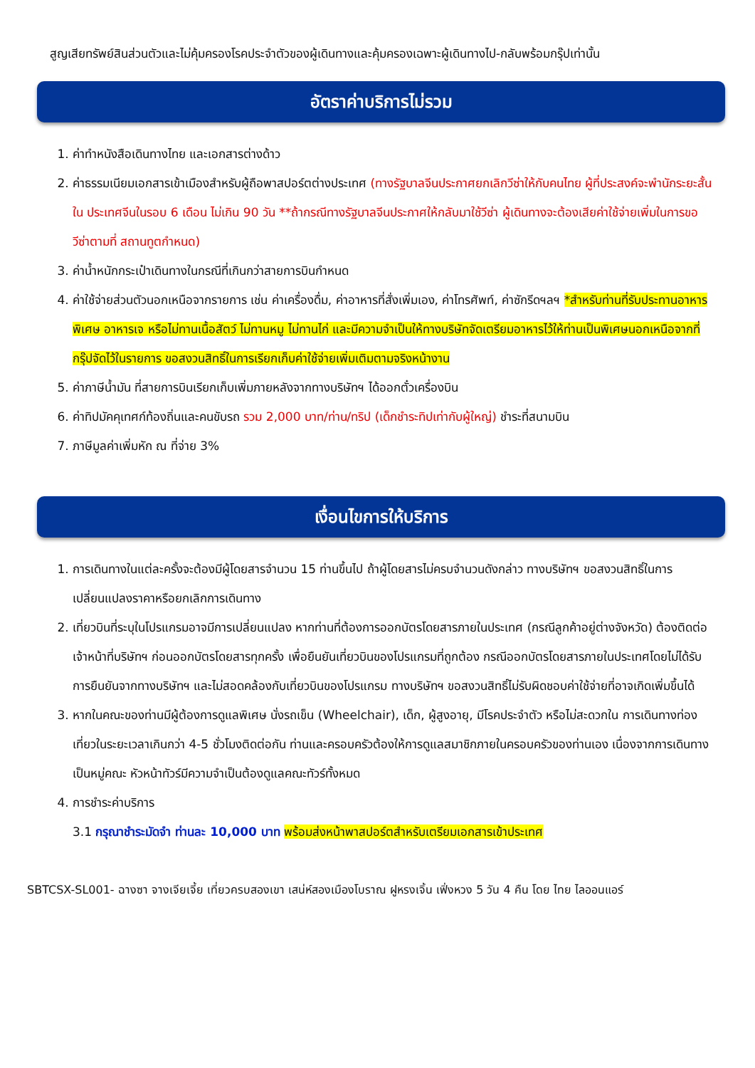สูญเสียทรัพย์สินส่วนตัวและไม่คุ้มครองโรคประจำตัวของผู้เดินทางและคุ้มครองเฉพาะผู้เดินทางไป-กลับพร้อมกรุ๊ปเท่านั้น
อัตราค่าบริการไม่รวม
1. ค่าทำหนังสือเดินทางไทย และเอกสารต่างด้าว
2. ค่าธรรมเนียมเอกสารเข้าเมืองสำหรับผู้ถือพาสปอร์ตต่างประเทศ (ทางรัฐบาลจีนประกาศยกเลิกวีซ่าให้กับคนไทย ผู้ที่ประสงค์จะพำนักระยะสั้นใน ประเทศจีนในรอบ 6 เดือน ไม่เกิน 90 วัน **ถ้ากรณีทางรัฐบาลจีนประกาศให้กลับมาใช้วีซ่า ผู้เดินทางจะต้องเสียค่าใช้จ่ายเพิ่มในการขอวีซ่าตามที่ สถานทูตกำหนด)
3. ค่าน้ำหนักกระเป๋าเดินทางในกรณีที่เกินกว่าสายการบินกำหนด
4. ค่าใช้จ่ายส่วนตัวนอกเหนือจากรายการ เช่น ค่าเครื่องดื่ม, ค่าอาหารที่สั่งเพิ่มเอง, ค่าโทรศัพท์, ค่าซักรีดฯลฯ *สำหรับท่านที่รับประทานอาหารพิเศษ อาหารเจ หรือไม่ทานเนื้อสัตว์ ไม่ทานหมู ไม่ทานไก่ และมีความจำเป็นให้ทางบริษัทจัดเตรียมอาหารไว้ให้ท่านเป็นพิเศษนอกเหนือจากที่กรุ๊ปจัดไว้ในรายการ ขอสงวนสิทธิ์ในการเรียกเก็บค่าใช้จ่ายเพิ่มเติมตามจริงหน้างาน
5. ค่าภาษีน้ำมัน ที่สายการบินเรียกเก็บเพิ่มภายหลังจากทางบริษัทฯ ได้ออกตั๋วเครื่องบิน
6. ค่าทิปมัคคุเทศก์ท้องถิ่นและคนขับรถ รวม 2,000 บาท/ท่าน/ทริป (เด็กชำระทิปเท่ากับผู้ใหญ่) ชำระที่สนามบิน
7. ภาษีมูลค่าเพิ่มหัก ณ ที่จ่าย 3%
เงื่อนไขการให้บริการ
1. การเดินทางในแต่ละครั้งจะต้องมีผู้โดยสารจำนวน 15 ท่านขึ้นไป ถ้าผู้โดยสารไม่ครบจำนวนดังกล่าว ทางบริษัทฯ ขอสงวนสิทธิ์ในการเปลี่ยนแปลงราคาหรือยกเลิกการเดินทาง
2. เที่ยวบินที่ระบุในโปรแกรมอาจมีการเปลี่ยนแปลง หากท่านที่ต้องการออกบัตรโดยสารภายในประเทศ (กรณีลูกค้าอยู่ต่างจังหวัด) ต้องติดต่อเจ้าหน้าที่บริษัทฯ ก่อนออกบัตรโดยสารทุกครั้ง เพื่อยืนยันเที่ยวบินของโปรแกรมที่ถูกต้อง กรณีออกบัตรโดยสารภายในประเทศโดยไม่ได้รับการยืนยันจากทางบริษัทฯ และไม่สอดคล้องกับเที่ยวบินของโปรแกรม ทางบริษัทฯ ขอสงวนสิทธิ์ไม่รับผิดชอบค่าใช้จ่ายที่อาจเกิดเพิ่มขึ้นได้
3. หากในคณะของท่านมีผู้ต้องการดูแลพิเศษ นั่งรถเข็น (Wheelchair), เด็ก, ผู้สูงอายุ, มีโรคประจำตัว หรือไม่สะดวกใน การเดินทางท่องเที่ยวในระยะเวลาเกินกว่า 4-5 ชั่วโมงติดต่อกัน ท่านและครอบครัวต้องให้การดูแลสมาชิกภายในครอบครัวของท่านเอง เนื่องจากการเดินทางเป็นหมู่คณะ หัวหน้าทัวร์มีความจำเป็นต้องดูแลคณะทัวร์ทั้งหมด
4. การชำระค่าบริการ
3.1 กรุณาชำระมัดจำ ท่านละ 10,000 บาท พร้อมส่งหน้าพาสปอร์ตสำหรับเตรียมเอกสารเข้าประเทศ
SBTCSX-SL001- ฉางซา จางเจียเจี้ย เที่ยวครบสองเขา เสน่ห์สองเมืองโบราณ ฝูหรงเจิ้น เฟิ่งหวง 5 วัน 4 คืน โดย ไทย ไลออนแอร์